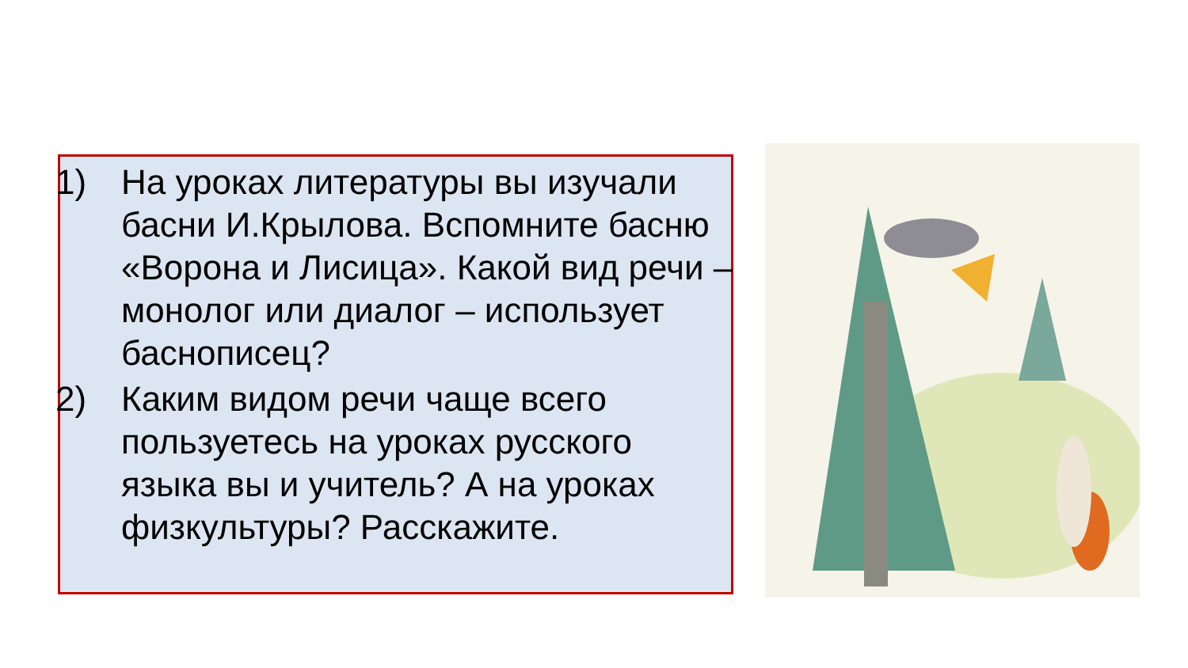1) На уроках литературы вы изучали басни И.Крылова. Вспомните басню «Ворона и Лисица». Какой вид речи – монолог или диалог – использует баснописец?
2) Каким видом речи чаще всего пользуетесь на уроках русского языка вы и учитель? А на уроках физкультуры? Расскажите.